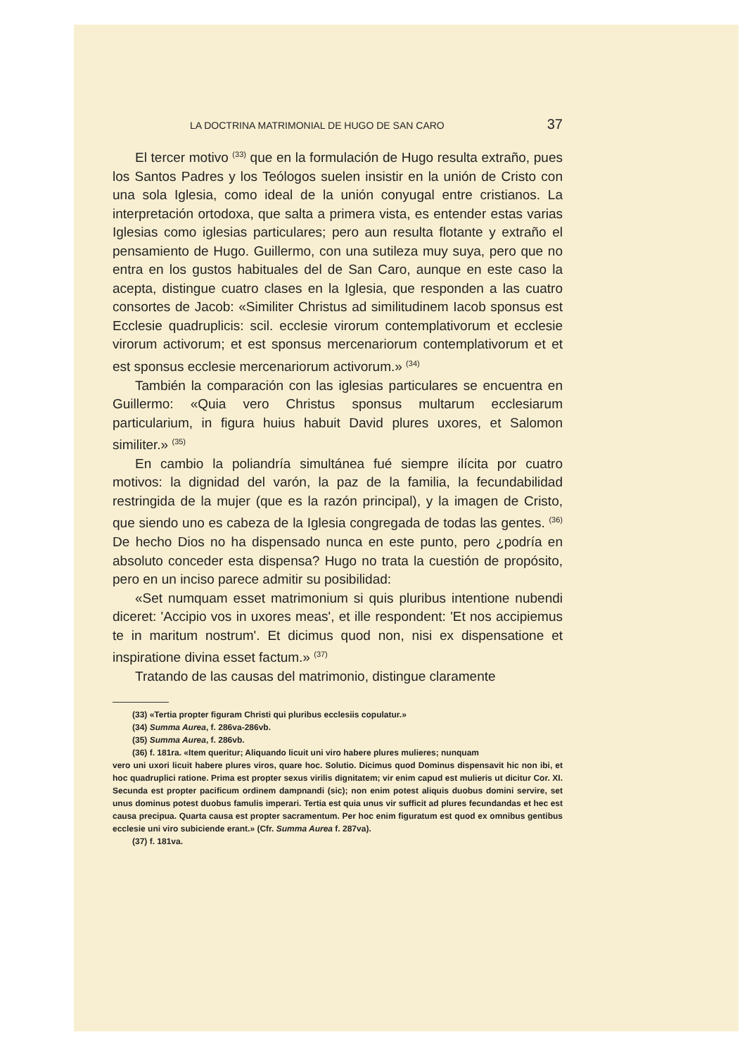LA DOCTRINA MATRIMONIAL DE HUGO DE SAN CARO 37
El tercer motivo <sup>(33)</sup> que en la formulación de Hugo resulta extraño, pues los Santos Padres y los Teólogos suelen insistir en la unión de Cristo con una sola Iglesia, como ideal de la unión conyugal entre cristianos. La interpretación ortodoxa, que salta a primera vista, es entender estas varias Iglesias como iglesias particulares; pero aun resulta flotante y extraño el pensamiento de Hugo. Guillermo, con una sutileza muy suya, pero que no entra en los gustos habituales del de San Caro, aunque en este caso la acepta, distingue cuatro clases en la Iglesia, que responden a las cuatro consortes de Jacob: «Similiter Christus ad similitudinem Iacob sponsus est Ecclesie quadruplicis: scil. ecclesie virorum contemplativorum et ecclesie virorum activorum; et est sponsus mercenariorum contemplativorum et et est sponsus ecclesie mercenariorum activorum.» <sup>(34)</sup>
También la comparación con las iglesias particulares se encuentra en Guillermo: «Quia vero Christus sponsus multarum ecclesiarum particularium, in figura huius habuit David plures uxores, et Salomon similiter.» <sup>(35)</sup>
En cambio la poliandría simultánea fué siempre ilícita por cuatro motivos: la dignidad del varón, la paz de la familia, la fecundabilidad restringida de la mujer (que es la razón principal), y la imagen de Cristo, que siendo uno es cabeza de la Iglesia congregada de todas las gentes. <sup>(36)</sup> De hecho Dios no ha dispensado nunca en este punto, pero ¿podría en absoluto conceder esta dispensa? Hugo no trata la cuestión de propósito, pero en un inciso parece admitir su posibilidad:
«Set numquam esset matrimonium si quis pluribus intentione nubendi diceret: 'Accipio vos in uxores meas', et ille respondent: 'Et nos accipiemus te in maritum nostrum'. Et dicimus quod non, nisi ex dispensatione et inspiratione divina esset factum.» <sup>(37)</sup>
Tratando de las causas del matrimonio, distingue claramente
(33) «Tertia propter figuram Christi qui pluribus ecclesiis copulatur.»
(34) Summa Aurea, f. 286va-286vb.
(35) Summa Aurea, f. 286vb.
(36) f. 181ra. «Item queritur; Aliquando licuit uni viro habere plures mulieres; nunquam
vero uni uxori licuit habere plures viros, quare hoc. Solutio. Dicimus quod Dominus dispensavit hic non ibi, et hoc quadruplici ratione. Prima est propter sexus virilis dignitatem; vir enim capud est mulieris ut dicitur Cor. XI. Secunda est propter pacificum ordinem dampnandi (sic); non enim potest aliquis duobus domini servire, set unus dominus potest duobus famulis imperari. Tertia est quia unus vir sufficit ad plures fecundandas et hec est causa precipua. Quarta causa est propter sacramentum. Per hoc enim figuratum est quod ex omnibus gentibus ecclesie uni viro subiciende erant.» (Cfr. Summa Aurea f. 287va).
(37) f. 181va.